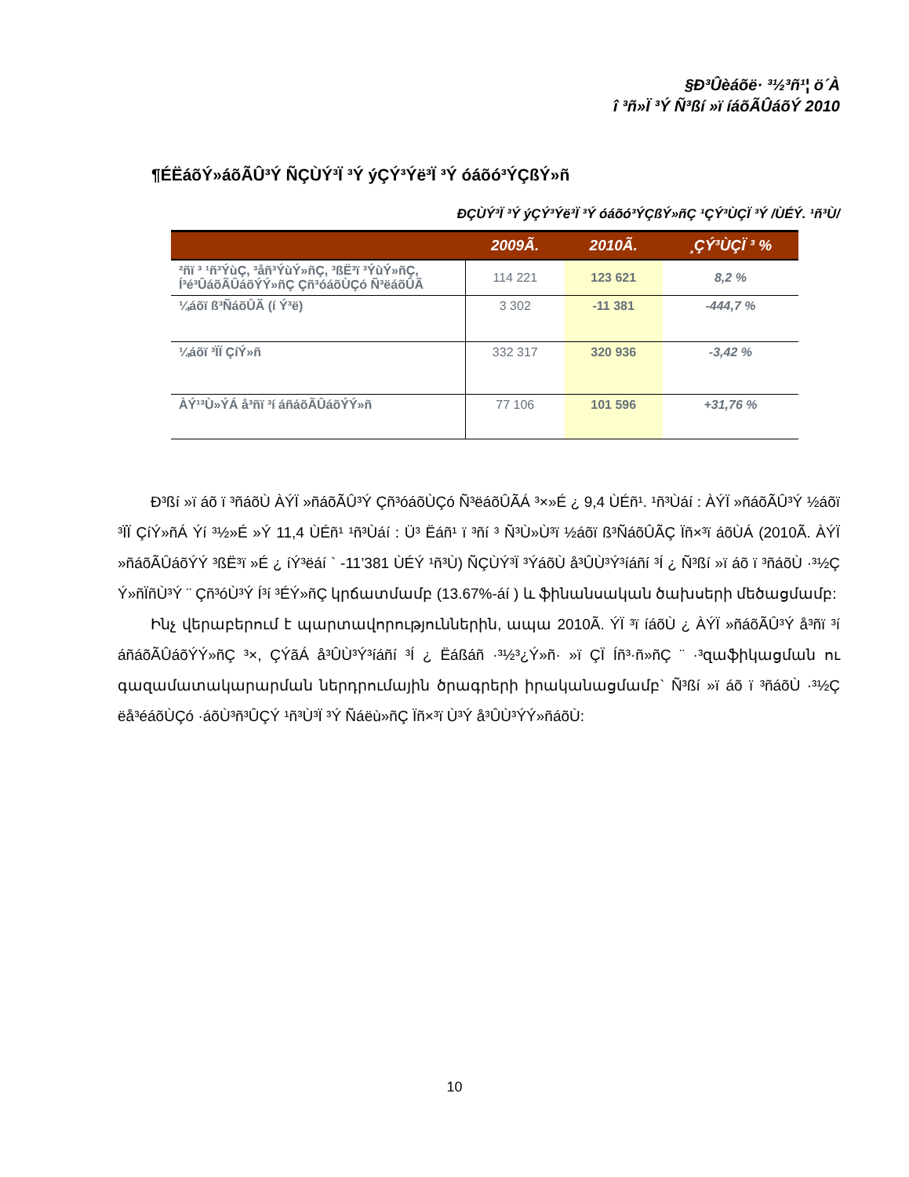§Ð³Ûèáõë· ³½³ñ¹¦ ö´À
î ³ñ»Ï ³Ý Ñ³ßí »ï íáõÃÛáõÝ 2010
¶ÉËáõÝ»áõÃÛ³Ý ÑÇÙÝ³Ï ³Ý ýÇÝ³Ýë³Ï ³Ý óáõó³ÝÇßÝ»ñ
ÐÇÙÝ³Ï ³Ý ýÇÝ³Ýë³Ï ³Ý óáõó³ÝÇßÝ»ñÇ ¹ÇÝ³ÙÇÏ ³Ý /ÙÉÝ. ¹ñ³Ù/
| | 2009Ã. | 2010Ã. | ¸ÇÝ³ÙÇÏ ³ % |
| --- | --- | --- | --- |
| ²ñï ³ ¹ñ³ÝùÇ, ³åñ³ÝùÝ»ñÇ, ³ßË³ï ³ÝùÝ»ñÇ, Í³é³ÛáõÃÛáõÝÝ»ñÇ Çñ³óáõÙÇó Ñ³ëáõÛÃ | 114 221 | 123 621 | 8,2 % |
| ¼áõï ß³ÑáõÛÃ (í Ý³ë) | 3 302 | -11 381 | -444,7 % |
| ¼áõï ³ÏÏ ÇíÝ»ñ | 332 317 | 320 936 | -3,42 % |
| ÀÝ¹³Ù»ÝÁ å³ñï ³í áñáõÃÛáõÝÝ»ñ | 77 106 | 101 596 | +31,76 % |
Ð³ßí »ï áõ ï ³ñáõÙ ÀÝÏ »ñáõÃÛ³Ý Çñ³óáõÙÇó Ñ³ëáõÛÃÁ ³×»É ¿ 9,4 ÙÉñ¹. ¹ñ³Ùáí : ÀÝÏ »ñáõÃÛ³Ý ½áõï ³ÏÏ ÇíÝ»ñÁ Ýí ³½»É »Ý 11,4 ÙÉñ¹ ¹ñ³Ùáí : Ü³ Ëáñ¹ ï ³ñí ³ Ñ³Ù»Ù³ï ½áõï ß³ÑáõÛÃÇ Ïñ×³ï áõÙÁ (2010Ã. ÀÝÏ »ñáõÃÛáõÝÝ ³ßË³ï »É ¿ íÝ³ëáí ` -11’381 ÙÉÝ ¹ñ³Ù) ÑÇÙÝ³Ï ³ÝáõÙ å³ÛÙ³Ý³íáñí ³Í ¿ Ñ³ßí »ï áõ ï ³ñáõÙ ·³½Ç Ý»ñÏñÙ³Ý ¨ Çñ³óÙ³Ý Í³í ³ÉÝ»ñÇ կրճատմամբ (13.67%-áí ) և ֆինանսական ծախսերի մեծացմամբ:
Ինչ վերաբերում է պարտավորություններին, ապա 2010Ã. ÝÏ ³ï íáõÙ ¿ ÀÝÏ »ñáõÃÛ³Ý å³ñï ³í áñáõÃÛáõÝÝ»ñÇ ³×, ÇÝãÁ å³ÛÙ³Ý³íáñí ³Í ¿ Ëáßáñ ·³½³¿Ý»ñ· »ï ÇÏ Íñ³·ñ»ñÇ ¨ ·³զաֆիկացման ու գազամատակարարման ներդրումային ծրագրերի իրականացմամբ` Ñ³ßí »ï áõ ï ³ñáõÙ ·³½Ç ëå³éáõÙÇó ·áõÙ³ñ³ÛÇÝ ¹ñ³Ù³Ï ³Ý Ñáëù»ñÇ Ïñ×³ï Ù³Ý å³ÛÙ³ÝÝ»ñáõÙ:
10